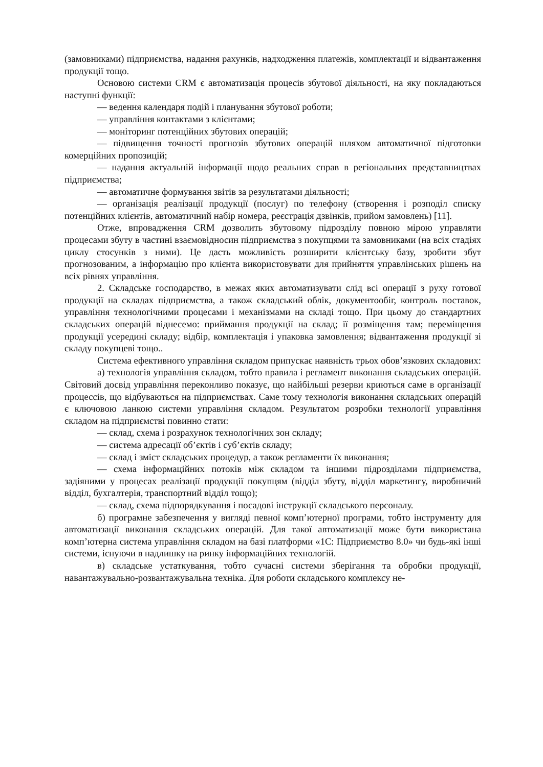(замовниками) підприємства, надання рахунків, надходження платежів, комплектації и відвантаження продукції тощо.
Основою системи CRM є автоматизація процесів збутової діяльності, на яку покладаються наступні функції:
— ведення календаря подій і планування збутової роботи;
— управління контактами з клієнтами;
— моніторинг потенційних збутових операцій;
— підвищення точності прогнозів збутових операцій шляхом автоматичної підготовки комерційних пропозицій;
— надання актуальній інформації щодо реальних справ в регіональних представництвах підприємства;
— автоматичне формування звітів за результатами діяльності;
— організація реалізації продукції (послуг) по телефону (створення і розподіл списку потенційних клієнтів, автоматичний набір номера, реєстрація дзвінків, прийом замовлень) [11].
Отже, впровадження CRM дозволить збутовому підрозділу повною мірою управляти процесами збуту в частині взаємовідносин підприємства з покупцями та замовниками (на всіх стадіях циклу стосунків з ними). Це дасть можливість розширити клієнтську базу, зробити збут прогнозованим, а інформацію про клієнта використовувати для прийняття управлінських рішень на всіх рівнях управління.
2. Складське господарство, в межах яких автоматизувати слід всі операції з руху готової продукції на складах підприємства, а також складський облік, документообіг, контроль поставок, управління технологічними процесами і механізмами на складі тощо. При цьому до стандартних складських операцій віднесемо: приймання продукції на склад; її розміщення там; переміщення продукції усередині складу; відбір, комплектація і упаковка замовлення; відвантаження продукції зі складу покупцеві тощо..
Система ефективного управління складом припускає наявність трьох обов’язкових складових:
а) технологія управління складом, тобто правила і регламент виконання складських операцій. Світовий досвід управління переконливо показує, що найбільші резерви криються саме в організації процессів, що відбуваються на підприємствах. Саме тому технологія виконання складських операцій є ключовою ланкою системи управління складом. Результатом розробки технології управління складом на підприємстві повинно стати:
— склад, схема і розрахунок технологічних зон складу;
— система адресації об’єктів і суб’єктів складу;
— склад і зміст складських процедур, а також регламенти їх виконання;
— схема інформаційних потоків між складом та іншими підрозділами підприємства, задіяними у процесах реалізації продукції покупцям (відділ збуту, відділ маркетингу, виробничий відділ, бухгалтерія, транспортний відділ тощо);
— склад, схема підпорядкування і посадові інструкції складського персоналу.
б) програмне забезпечення у вигляді певної комп’ютерної програми, тобто інструменту для автоматизації виконання складських операцій. Для такої автоматизації може бути використана комп’ютерна система управління складом на базі платформи «1С: Підприємство 8.0» чи будь-які інші системи, існуючи в надлишку на ринку інформаційних технологій.
в) складське устаткування, тобто сучасні системи зберігання та обробки продукції, навантажувально-розвантажувальна техніка. Для роботи складського комплексу не-